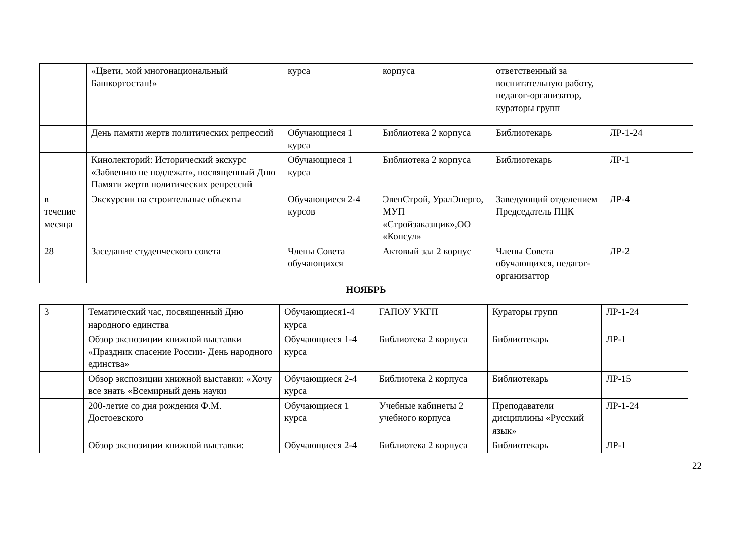| | «Цвети, мой многонациональный Башкортостан!» | курса | корпуса | ответственный за воспитательную работу, педагог-организатор, кураторы групп | |
| | День памяти жертв политических репрессий | Обучающиеся 1 курса | Библиотека 2 корпуса | Библиотекарь | ЛР-1-24 |
| | Кинолекторий: Исторический экскурс «Забвению не подлежат», посвященный Дню Памяти жертв политических репрессий | Обучающиеся 1 курса | Библиотека 2 корпуса | Библиотекарь | ЛР-1 |
| в течение месяца | Экскурсии на строительные объекты | Обучающиеся 2-4 курсов | ЭвенСтрой, УралЭнерго, МУП «Стройзаказщик»,ОО «Консул» | Заведующий отделением Председатель ПЦК | ЛР-4 |
| 28 | Заседание студенческого совета | Члены Совета обучающихся | Актовый зал 2 корпус | Члены Совета обучающихся, педагог-организаттор | ЛР-2 |
НОЯБРЬ
| 3 | Тематический час, посвященный Дню народного единства | Обучающиеся1-4 курса | ГАПОУ УКГП | Кураторы групп | ЛР-1-24 |
| | Обзор экспозиции книжной выставки «Праздник спасение России- День народного единства» | Обучающиеся 1-4 курса | Библиотека 2 корпуса | Библиотекарь | ЛР-1 |
| | Обзор экспозиции книжной выставки: «Хочу все знать «Всемирный день науки | Обучающиеся 2-4 курса | Библиотека 2 корпуса | Библиотекарь | ЛР-15 |
| | 200-летие со дня рождения Ф.М. Достоевского | Обучающиеся 1 курса | Учебные кабинеты 2 учебного корпуса | Преподаватели дисциплины «Русский язык» | ЛР-1-24 |
| | Обзор экспозиции книжной выставки: | Обучающиеся 2-4 | Библиотека 2 корпуса | Библиотекарь | ЛР-1 |
22